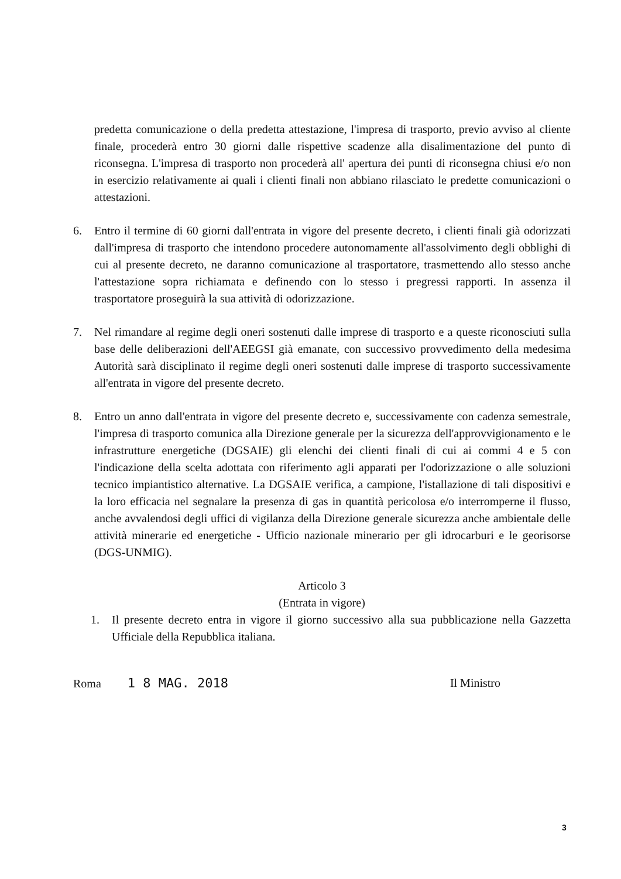predetta comunicazione o della predetta attestazione, l'impresa di trasporto, previo avviso al cliente finale, procederà entro 30 giorni dalle rispettive scadenze alla disalimentazione del punto di riconsegna. L'impresa di trasporto non procederà all' apertura dei punti di riconsegna chiusi e/o non in esercizio relativamente ai quali i clienti finali non abbiano rilasciato le predette comunicazioni o attestazioni.
6. Entro il termine di 60 giorni dall'entrata in vigore del presente decreto, i clienti finali già odorizzati dall'impresa di trasporto che intendono procedere autonomamente all'assolvimento degli obblighi di cui al presente decreto, ne daranno comunicazione al trasportatore, trasmettendo allo stesso anche l'attestazione sopra richiamata e definendo con lo stesso i pregressi rapporti. In assenza il trasportatore proseguirà la sua attività di odorizzazione.
7. Nel rimandare al regime degli oneri sostenuti dalle imprese di trasporto e a queste riconosciuti sulla base delle deliberazioni dell'AEEGSI già emanate, con successivo provvedimento della medesima Autorità sarà disciplinato il regime degli oneri sostenuti dalle imprese di trasporto successivamente all'entrata in vigore del presente decreto.
8. Entro un anno dall'entrata in vigore del presente decreto e, successivamente con cadenza semestrale, l'impresa di trasporto comunica alla Direzione generale per la sicurezza dell'approvvigionamento e le infrastrutture energetiche (DGSAIE) gli elenchi dei clienti finali di cui ai commi 4 e 5 con l'indicazione della scelta adottata con riferimento agli apparati per l'odorizzazione o alle soluzioni tecnico impiantistico alternative. La DGSAIE verifica, a campione, l'istallazione di tali dispositivi e la loro efficacia nel segnalare la presenza di gas in quantità pericolosa e/o interromperne il flusso, anche avvalendosi degli uffici di vigilanza della Direzione generale sicurezza anche ambientale delle attività minerarie ed energetiche - Ufficio nazionale minerario per gli idrocarburi e le georisorse (DGS-UNMIG).
Articolo 3
(Entrata in vigore)
1. Il presente decreto entra in vigore il giorno successivo alla sua pubblicazione nella Gazzetta Ufficiale della Repubblica italiana.
Roma 1 8 MAG. 2018 Il Ministro
3